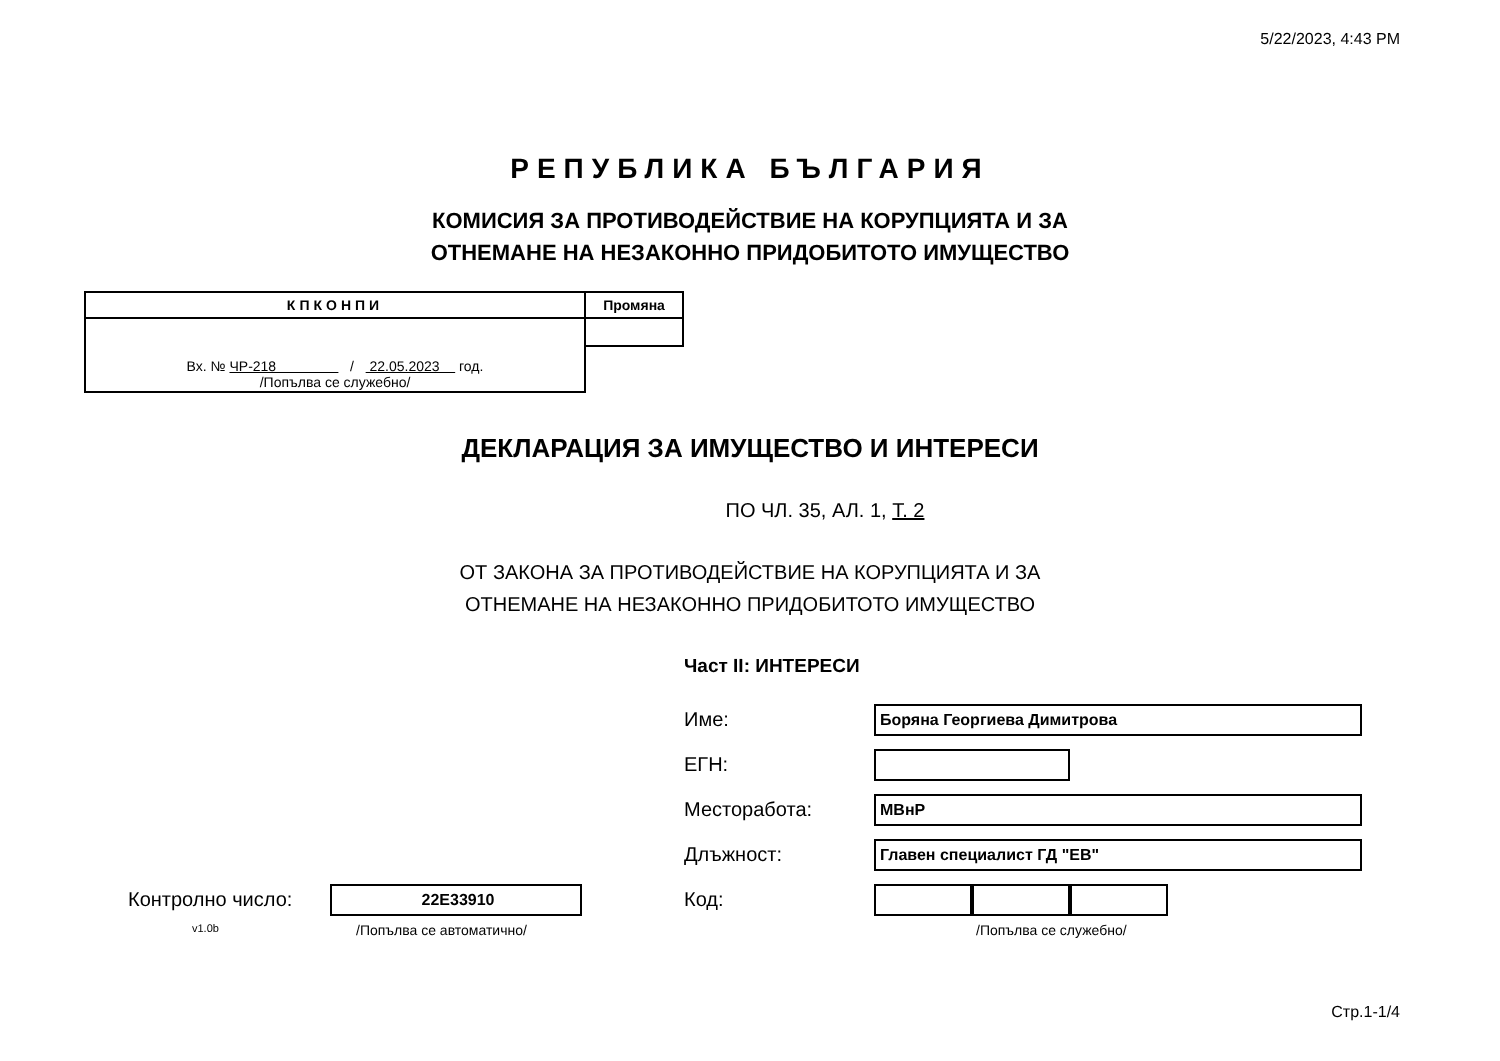5/22/2023, 4:43 PM
РЕПУБЛИКА БЪЛГАРИЯ
КОМИСИЯ ЗА ПРОТИВОДЕЙСТВИЕ НА КОРУПЦИЯТА И ЗА
ОТНЕМАНЕ НА НЕЗАКОННО ПРИДОБИТОТО ИМУЩЕСТВО
| КПКОНПИ | Промяна |
| Вх. № ЧР-218 / 22.05.2023 год. /Попълва се служебно/ | |
ДЕКЛАРАЦИЯ ЗА ИМУЩЕСТВО И ИНТЕРЕСИ
ПО ЧЛ. 35, АЛ. 1, Т. 2
ОТ ЗАКОНА ЗА ПРОТИВОДЕЙСТВИЕ НА КОРУПЦИЯТА И ЗА
ОТНЕМАНЕ НА НЕЗАКОННО ПРИДОБИТОТО ИМУЩЕСТВО
Част II: ИНТЕРЕСИ
Име:
Боряна Георгиева Димитрова
ЕГН:
Месторабота:
МВнР
Длъжност:
Главен специалист ГД "ЕВ"
Контролно число:
22E33910
Код:
v1.0b /Попълва се автоматично/ /Попълва се служебно/
Стр.1-1/4